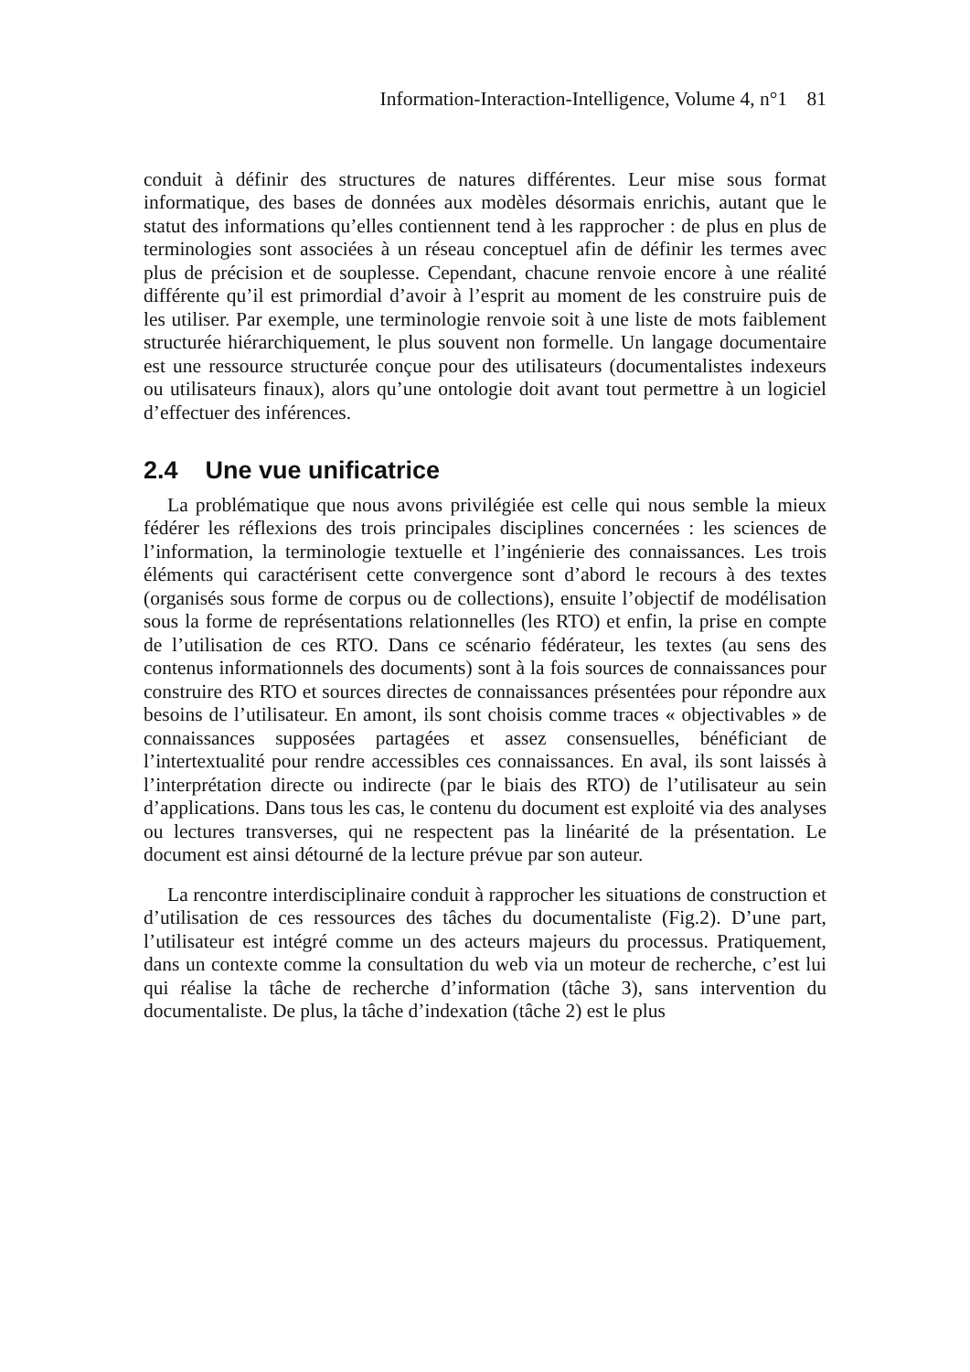Information-Interaction-Intelligence, Volume 4, n°1 81
conduit à définir des structures de natures différentes. Leur mise sous format informatique, des bases de données aux modèles désormais enrichis, autant que le statut des informations qu’elles contiennent tend à les rapprocher : de plus en plus de terminologies sont associées à un réseau conceptuel afin de définir les termes avec plus de précision et de souplesse. Cependant, chacune renvoie encore à une réalité différente qu’il est primordial d’avoir à l’esprit au moment de les construire puis de les utiliser. Par exemple, une terminologie renvoie soit à une liste de mots faiblement structurée hiérarchiquement, le plus souvent non formelle. Un langage documentaire est une ressource structurée conçue pour des utilisateurs (documentalistes indexeurs ou utilisateurs finaux), alors qu’une ontologie doit avant tout permettre à un logiciel d’effectuer des inférences.
2.4 Une vue unificatrice
La problématique que nous avons privilégiée est celle qui nous semble la mieux fédérer les réflexions des trois principales disciplines concernées : les sciences de l’information, la terminologie textuelle et l’ingénierie des connaissances. Les trois éléments qui caractérisent cette convergence sont d’abord le recours à des textes (organisés sous forme de corpus ou de collections), ensuite l’objectif de modélisation sous la forme de représentations relationnelles (les RTO) et enfin, la prise en compte de l’utilisation de ces RTO. Dans ce scénario fédérateur, les textes (au sens des contenus informationnels des documents) sont à la fois sources de connaissances pour construire des RTO et sources directes de connaissances présentées pour répondre aux besoins de l’utilisateur. En amont, ils sont choisis comme traces « objectivables » de connaissances supposées partagées et assez consensuelles, bénéficiant de l’intertextualité pour rendre accessibles ces connaissances. En aval, ils sont laissés à l’interprétation directe ou indirecte (par le biais des RTO) de l’utilisateur au sein d’applications. Dans tous les cas, le contenu du document est exploité via des analyses ou lectures transverses, qui ne respectent pas la linéarité de la présentation. Le document est ainsi détourné de la lecture prévue par son auteur.
La rencontre interdisciplinaire conduit à rapprocher les situations de construction et d’utilisation de ces ressources des tâches du documentaliste (Fig.2). D’une part, l’utilisateur est intégré comme un des acteurs majeurs du processus. Pratiquement, dans un contexte comme la consultation du web via un moteur de recherche, c’est lui qui réalise la tâche de recherche d’information (tâche 3), sans intervention du documentaliste. De plus, la tâche d’indexation (tâche 2) est le plus